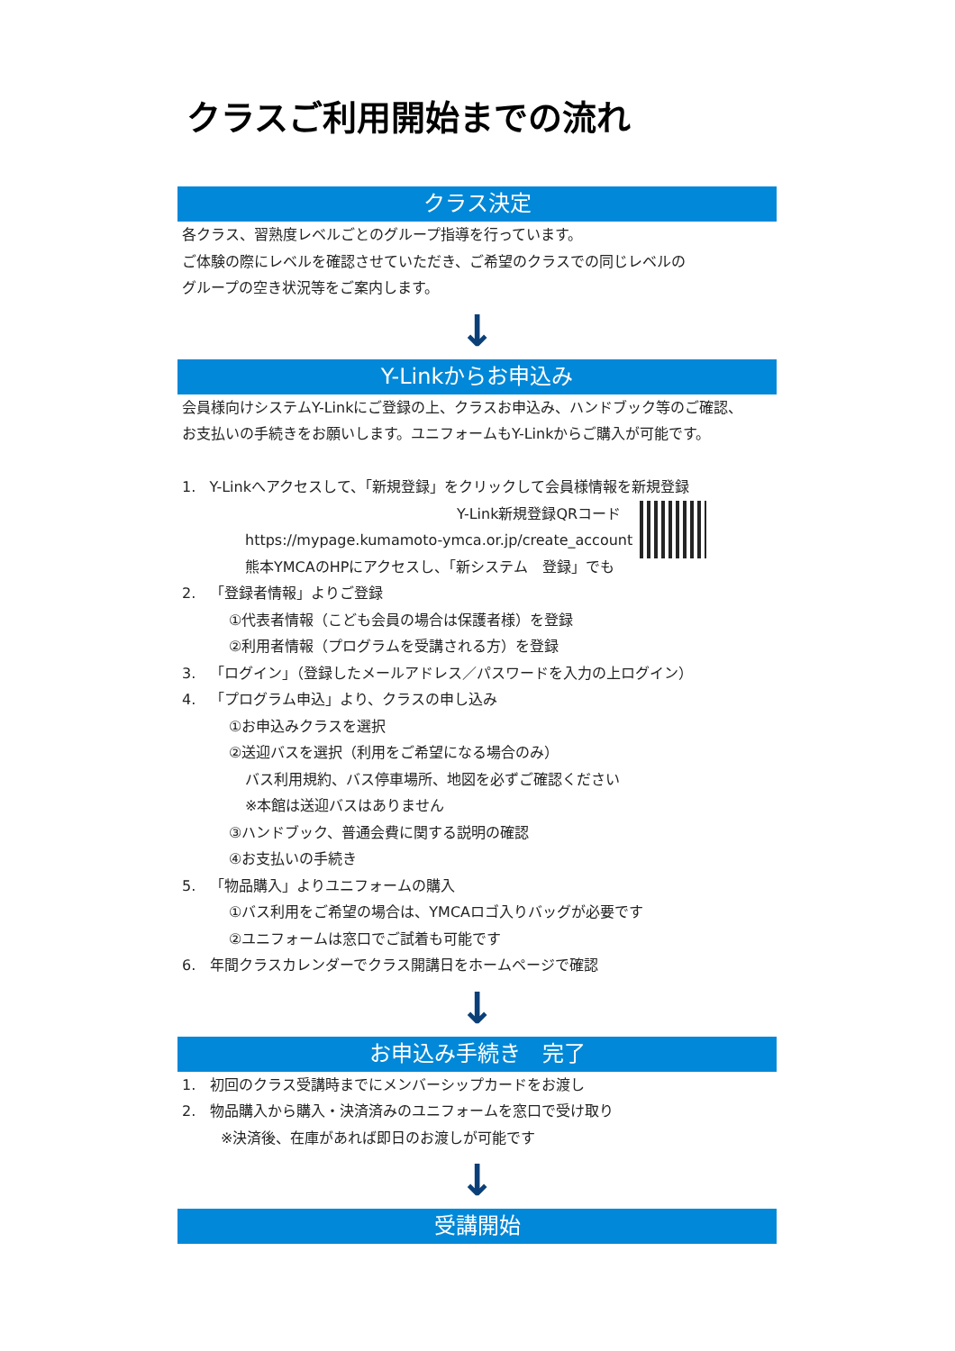クラスご利用開始までの流れ
クラス決定
各クラス、習熟度レベルごとのグループ指導を行っています。
ご体験の際にレベルを確認させていただき、ご希望のクラスでの同じレベルの
グループの空き状況等をご案内します。
↓
Y-Linkからお申込み
会員様向けシステムY-Linkにご登録の上、クラスお申込み、ハンドブック等のご確認、
お支払いの手続きをお願いします。ユニフォームもY-Linkからご購入が可能です。
1. Y-Linkへアクセスして、「新規登録」をクリックして会員様情報を新規登録
Y-Link新規登録QRコード
https://mypage.kumamoto-ymca.or.jp/create_account
熊本YMCAのHPにアクセスし、「新システム　登録」でも
2. 「登録者情報」よりご登録
①代表者情報（こども会員の場合は保護者様）を登録
②利用者情報（プログラムを受講される方）を登録
3. 「ログイン」（登録したメールアドレス／パスワードを入力の上ログイン）
4. 「プログラム申込」より、クラスの申し込み
①お申込みクラスを選択
②送迎バスを選択（利用をご希望になる場合のみ）
バス利用規約、バス停車場所、地図を必ずご確認ください
※本館は送迎バスはありません
③ハンドブック、普通会費に関する説明の確認
④お支払いの手続き
5. 「物品購入」よりユニフォームの購入
①バス利用をご希望の場合は、YMCAロゴ入りバッグが必要です
②ユニフォームは窓口でご試着も可能です
6. 年間クラスカレンダーでクラス開講日をホームページで確認
↓
お申込み手続き　完了
1. 初回のクラス受講時までにメンバーシップカードをお渡し
2. 物品購入から購入・決済済みのユニフォームを窓口で受け取り
※決済後、在庫があれば即日のお渡しが可能です
↓
受講開始